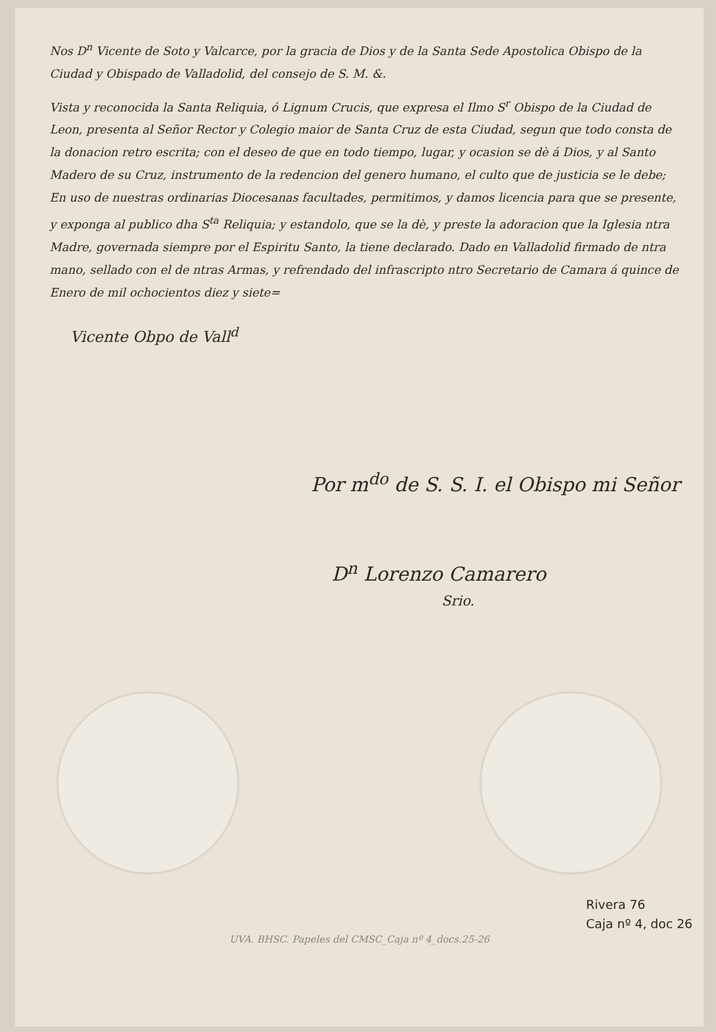Nos D<sup>n</sup> Vicente de Soto y Valcarce, por la gracia de Dios y de la Santa Sede Apostolica Obispo de la Ciudad y Obispado de Valladolid, del consejo de S. M. &.
Vista y reconocida la Santa Reliquia, ó Lignum Crucis, que expresa el Ilmo S<sup>r</sup> Obispo de la Ciudad de Leon, presenta al Señor Rector y Colegio maior de Santa Cruz de esta Ciudad, segun que todo consta de la donacion retro escrita; con el deseo de que en todo tiempo, lugar, y ocasion se dè á Dios, y al Santo Madero de su Cruz, instrumento de la redencion del genero humano, el culto que de justicia se le debe; En uso de nuestras ordinarias Diocesanas facultades, permitimos, y damos licencia para que se presente, y exponga al publico dha S<sup>ta</sup> Reliquia; y estandolo, que se la dè, y preste la adoracion que la Iglesia ntra Madre, governada siempre por el Espiritu Santo, la tiene declarado. Dado en Valladolid firmado de ntra mano, sellado con el de ntras Armas, y refrendado del infrascripto ntro Secretario de Camara á quince de Enero de mil ochocientos diez y siete=
Vicente Obpo de Vall<sup>d</sup>
Por m<sup>do</sup> de S. S. I. el Obispo mi Señor
D<sup>n</sup> Lorenzo Camarero
Srio.
Rivera 76
Caja nº 4, doc 26
UVA. BHSC. Papeles del CMSC_Caja nº 4_docs.25-26